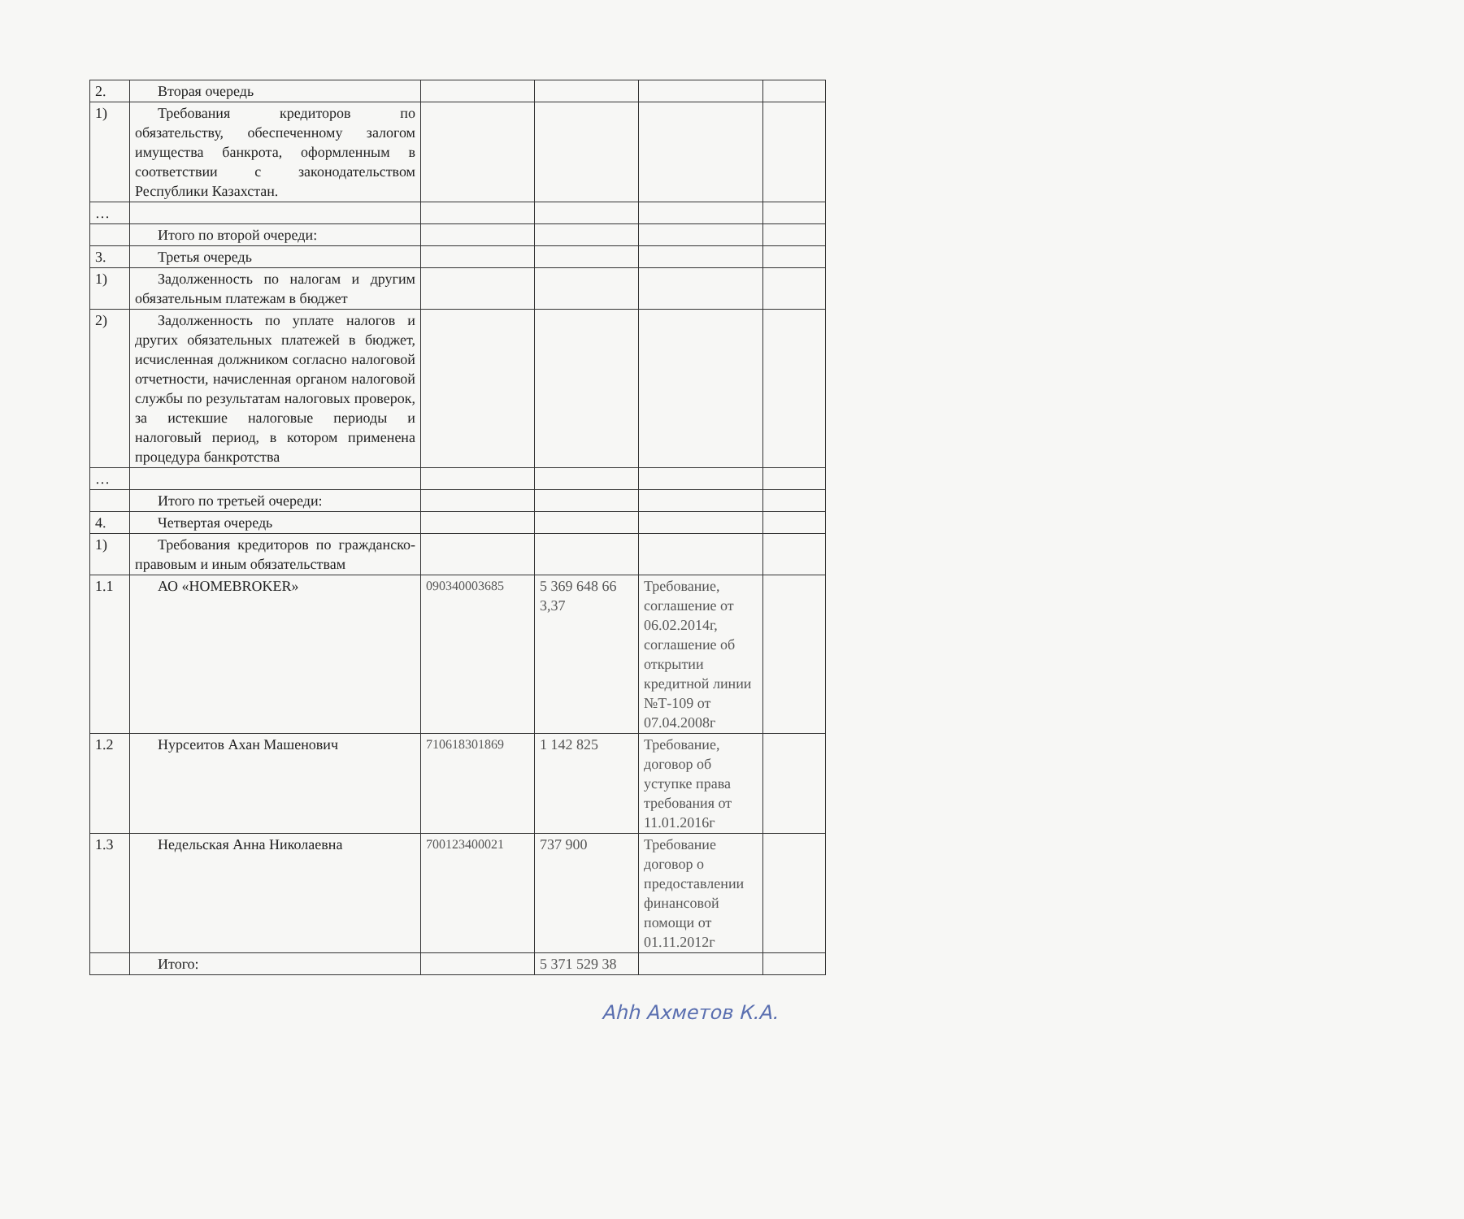| 2. | Вторая очередь | | | | |
| 1) | Требования кредиторов по обязательству, обеспеченному залогом имущества банкрота, оформленным в соответствии с законодательством Республики Казахстан. | | | | |
| … | | | | | |
| | Итого по второй очереди: | | | | |
| 3. | Третья очередь | | | | |
| 1) | Задолженность по налогам и другим обязательным платежам в бюджет | | | | |
| 2) | Задолженность по уплате налогов и других обязательных платежей в бюджет, исчисленная должником согласно налоговой отчетности, начисленная органом налоговой службы по результатам налоговых проверок, за истекшие налоговые периоды и налоговый период, в котором применена процедура банкротства | | | | |
| … | | | | | |
| | Итого по третьей очереди: | | | | |
| 4. | Четвертая очередь | | | | |
| 1) | Требования кредиторов по гражданско-правовым и иным обязательствам | | | | |
| 1.1 | АО «HOMEBROKER» | 090340003685 | 5 369 648 66 3,37 | Требование, соглашение от 06.02.2014г, соглашение об открытии кредитной линии №Т-109 от 07.04.2008г | |
| 1.2 | Нурсеитов Ахан Машенович | 710618301869 | 1 142 825 | Требование, договор об уступке права требования от 11.01.2016г | |
| 1.3 | Недельская Анна Николаевна | 700123400021 | 737 900 | Требование договор о предоставлении финансовой помощи от 01.11.2012г | |
| | Итого: | | 5 371 529 38 | | |
Ahh Ахметов К.А.